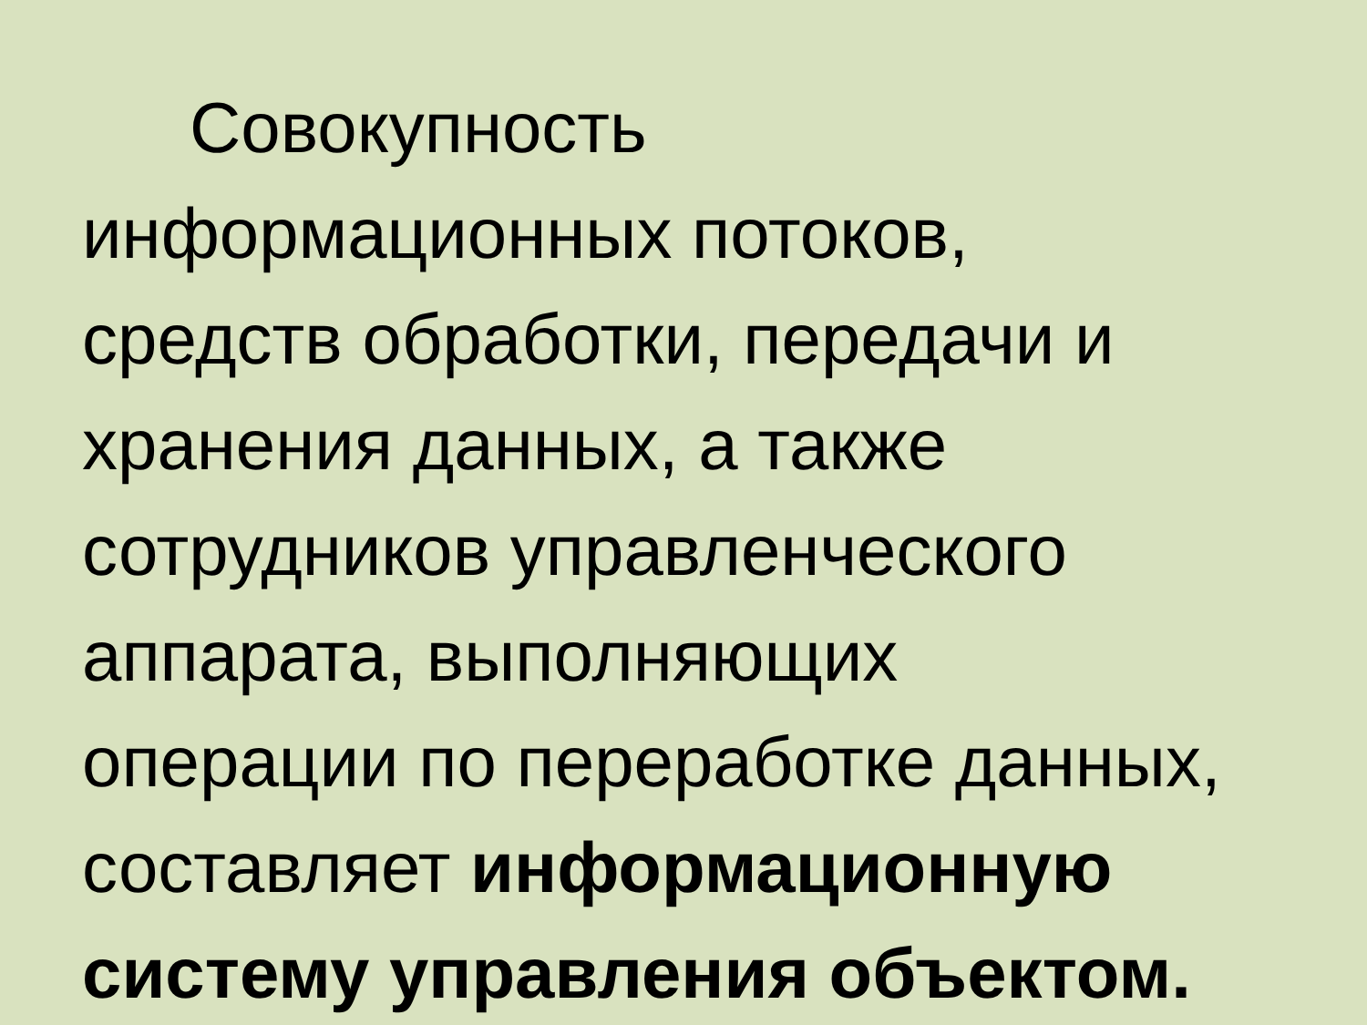Совокупность
информационных потоков,
средств обработки, передачи и
хранения данных, а также
сотрудников управленческого
аппарата, выполняющих
операции по переработке данных,
составляет информационную
систему управления объектом.